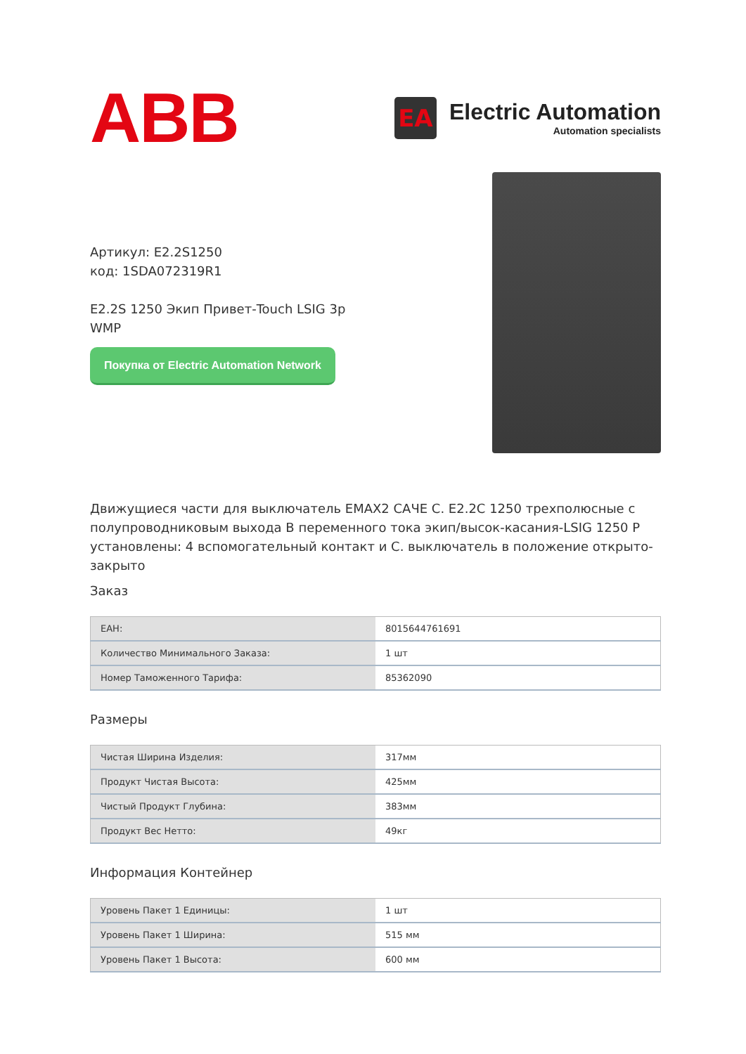ABB
EA
Electric Automation
Automation specialists
Артикул: E2.2S1250
код: 1SDA072319R1
E2.2S 1250 Экип Привет-Touch LSIG 3p WMP
Покупка от Electric Automation Network
Движущиеся части для выключатель EMAX2 САЧЕ С. E2.2C 1250 трехполюсные с полупроводниковым выхода В переменного тока экип/высок-касания-LSIG 1250 Р установлены: 4 вспомогательный контакт и С. выключатель в положение открыто-закрыто
Заказ
| ЕАН: | 8015644761691 |
| Количество Минимального Заказа: | 1 шт |
| Номер Таможенного Тарифа: | 85362090 |
Размеры
| Чистая Ширина Изделия: | 317мм |
| Продукт Чистая Высота: | 425мм |
| Чистый Продукт Глубина: | 383мм |
| Продукт Вес Нетто: | 49кг |
Информация Контейнер
| Уровень Пакет 1 Единицы: | 1 шт |
| Уровень Пакет 1 Ширина: | 515 мм |
| Уровень Пакет 1 Высота: | 600 мм |